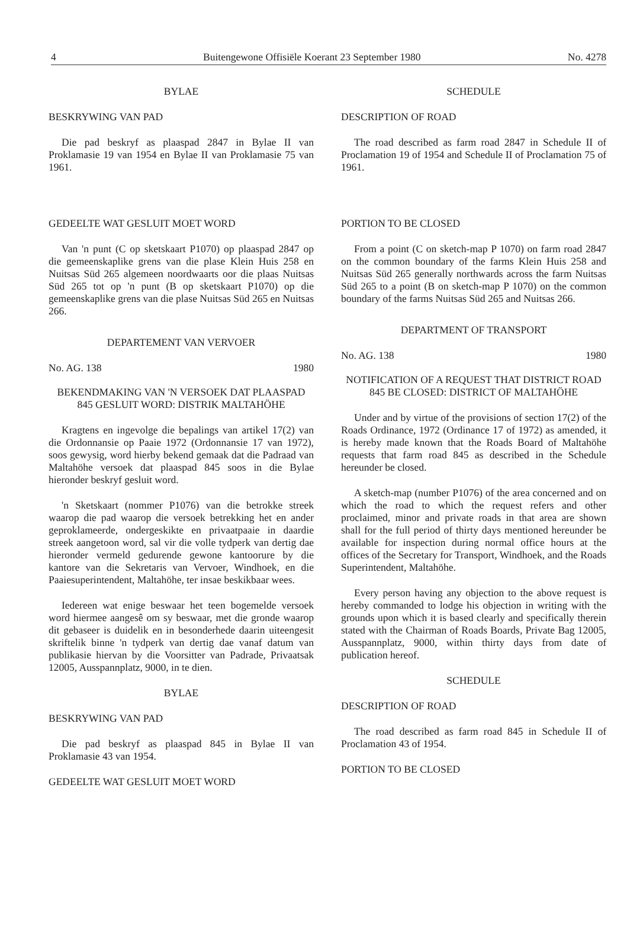4 Buitengewone Offisiële Koerant 23 September 1980 No. 4278
BYLAE
BESKRYWING VAN PAD
Die pad beskryf as plaaspad 2847 in Bylae II van Proklamasie 19 van 1954 en Bylae II van Proklamasie 75 van 1961.
GEDEELTE WAT GESLUIT MOET WORD
Van 'n punt (C op sketskaart P1070) op plaaspad 2847 op die gemeenskaplike grens van die plase Klein Huis 258 en Nuitsas Süd 265 algemeen noordwaarts oor die plaas Nuitsas Süd 265 tot op 'n punt (B op sketskaart P1070) op die gemeenskaplike grens van die plase Nuitsas Süd 265 en Nuitsas 266.
DEPARTEMENT VAN VERVOER
No. AG. 138 1980
BEKENDMAKING VAN 'N VERSOEK DAT PLAASPAD 845 GESLUIT WORD: DISTRIK MALTAHÖHE
Kragtens en ingevolge die bepalings van artikel 17(2) van die Ordonnansie op Paaie 1972 (Ordonnansie 17 van 1972), soos gewysig, word hierby bekend gemaak dat die Padraad van Maltahöhe versoek dat plaaspad 845 soos in die Bylae hieronder beskryf gesluit word.
'n Sketskaart (nommer P1076) van die betrokke streek waarop die pad waarop die versoek betrekking het en ander geproklameerde, ondergeskikte en privaatpaaie in daardie streek aangetoon word, sal vir die volle tydperk van dertig dae hieronder vermeld gedurende gewone kantoorure by die kantore van die Sekretaris van Vervoer, Windhoek, en die Paaiesuperintendent, Maltahöhe, ter insae beskikbaar wees.
Iedereen wat enige beswaar het teen bogemelde versoek word hiermee aangesê om sy beswaar, met die gronde waarop dit gebaseer is duidelik en in besonderhede daarin uiteengesit skriftelik binne 'n tydperk van dertig dae vanaf datum van publikasie hiervan by die Voorsitter van Padrade, Privaatsak 12005, Ausspannplatz, 9000, in te dien.
BYLAE
BESKRYWING VAN PAD
Die pad beskryf as plaaspad 845 in Bylae II van Proklamasie 43 van 1954.
GEDEELTE WAT GESLUIT MOET WORD
SCHEDULE
DESCRIPTION OF ROAD
The road described as farm road 2847 in Schedule II of Proclamation 19 of 1954 and Schedule II of Proclamation 75 of 1961.
PORTION TO BE CLOSED
From a point (C on sketch-map P 1070) on farm road 2847 on the common boundary of the farms Klein Huis 258 and Nuitsas Süd 265 generally northwards across the farm Nuitsas Süd 265 to a point (B on sketch-map P 1070) on the common boundary of the farms Nuitsas Süd 265 and Nuitsas 266.
DEPARTMENT OF TRANSPORT
No. AG. 138 1980
NOTIFICATION OF A REQUEST THAT DISTRICT ROAD 845 BE CLOSED: DISTRICT OF MALTAHÖHE
Under and by virtue of the provisions of section 17(2) of the Roads Ordinance, 1972 (Ordinance 17 of 1972) as amended, it is hereby made known that the Roads Board of Maltahöhe requests that farm road 845 as described in the Schedule hereunder be closed.
A sketch-map (number P1076) of the area concerned and on which the road to which the request refers and other proclaimed, minor and private roads in that area are shown shall for the full period of thirty days mentioned hereunder be available for inspection during normal office hours at the offices of the Secretary for Transport, Windhoek, and the Roads Superintendent, Maltahöhe.
Every person having any objection to the above request is hereby commanded to lodge his objection in writing with the grounds upon which it is based clearly and specifically therein stated with the Chairman of Roads Boards, Private Bag 12005, Ausspannplatz, 9000, within thirty days from date of publication hereof.
SCHEDULE
DESCRIPTION OF ROAD
The road described as farm road 845 in Schedule II of Proclamation 43 of 1954.
PORTION TO BE CLOSED